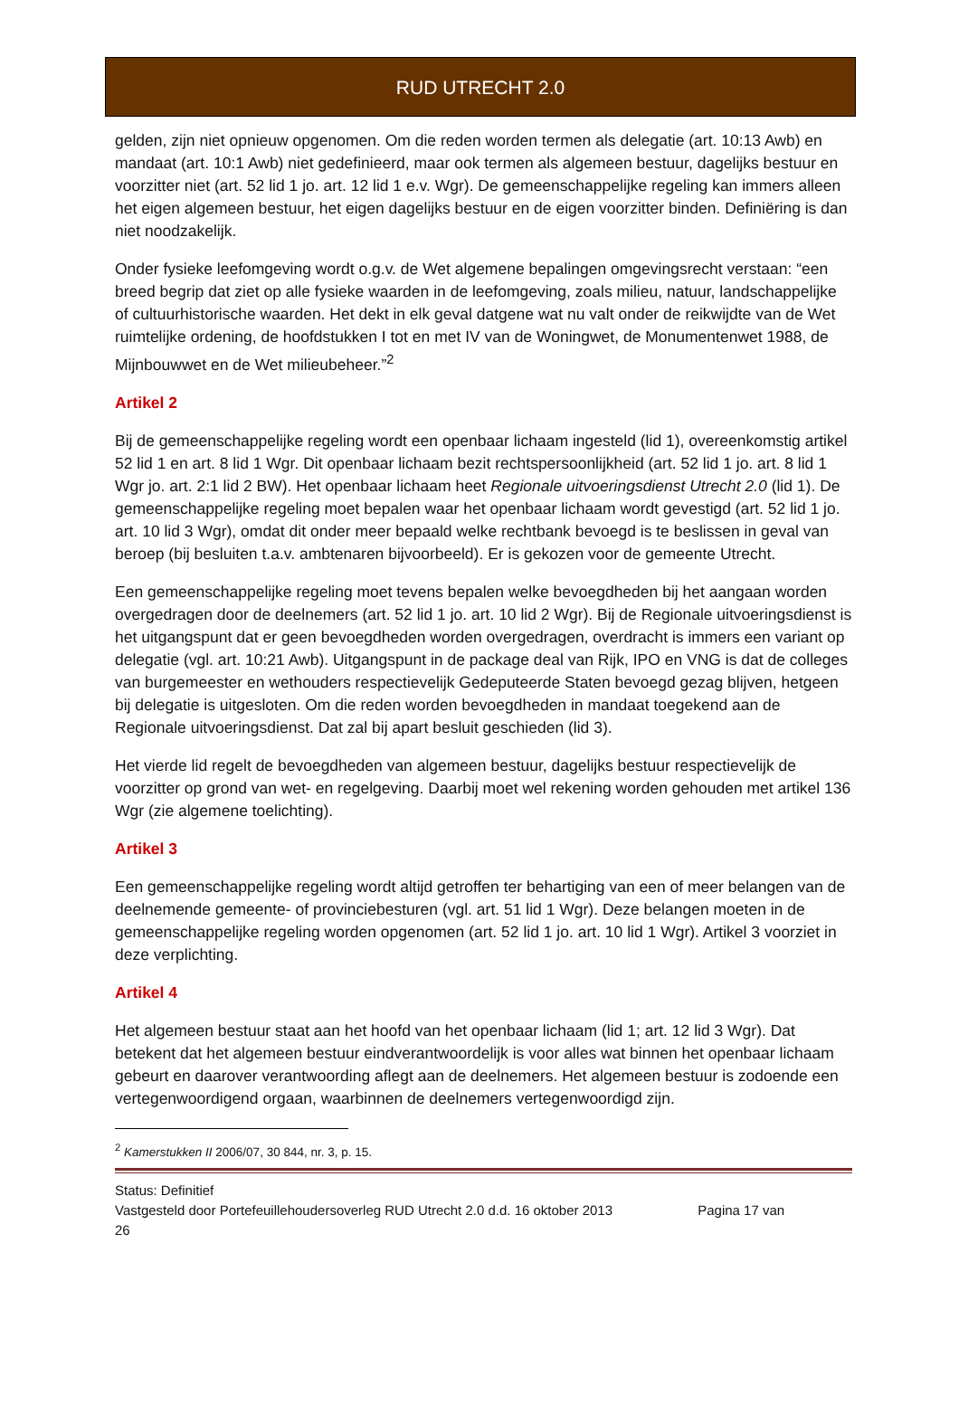RUD UTRECHT 2.0
gelden, zijn niet opnieuw opgenomen. Om die reden worden termen als delegatie (art. 10:13 Awb) en mandaat (art. 10:1 Awb) niet gedefinieerd, maar ook termen als algemeen bestuur, dagelijks bestuur en voorzitter niet (art. 52 lid 1 jo. art. 12 lid 1 e.v. Wgr). De gemeenschappelijke regeling kan immers alleen het eigen algemeen bestuur, het eigen dagelijks bestuur en de eigen voorzitter binden. Definiëring is dan niet noodzakelijk.
Onder fysieke leefomgeving wordt o.g.v. de Wet algemene bepalingen omgevingsrecht verstaan: “een breed begrip dat ziet op alle fysieke waarden in de leefomgeving, zoals milieu, natuur, landschappelijke of cultuurhistorische waarden. Het dekt in elk geval datgene wat nu valt onder de reikwijdte van de Wet ruimtelijke ordening, de hoofdstukken I tot en met IV van de Woningwet, de Monumentenwet 1988, de Mijnbouwwet en de Wet milieubeheer.”<sup>2</sup>
Artikel 2
Bij de gemeenschappelijke regeling wordt een openbaar lichaam ingesteld (lid 1), overeenkomstig artikel 52 lid 1 en art. 8 lid 1 Wgr. Dit openbaar lichaam bezit rechtspersoonlijkheid (art. 52 lid 1 jo. art. 8 lid 1 Wgr jo. art. 2:1 lid 2 BW). Het openbaar lichaam heet Regionale uitvoeringsdienst Utrecht 2.0 (lid 1). De gemeenschappelijke regeling moet bepalen waar het openbaar lichaam wordt gevestigd (art. 52 lid 1 jo. art. 10 lid 3 Wgr), omdat dit onder meer bepaald welke rechtbank bevoegd is te beslissen in geval van beroep (bij besluiten t.a.v. ambtenaren bijvoorbeeld). Er is gekozen voor de gemeente Utrecht.
Een gemeenschappelijke regeling moet tevens bepalen welke bevoegdheden bij het aangaan worden overgedragen door de deelnemers (art. 52 lid 1 jo. art. 10 lid 2 Wgr). Bij de Regionale uitvoeringsdienst is het uitgangspunt dat er geen bevoegdheden worden overgedragen, overdracht is immers een variant op delegatie (vgl. art. 10:21 Awb). Uitgangspunt in de package deal van Rijk, IPO en VNG is dat de colleges van burgemeester en wethouders respectievelijk Gedeputeerde Staten bevoegd gezag blijven, hetgeen bij delegatie is uitgesloten. Om die reden worden bevoegdheden in mandaat toegekend aan de Regionale uitvoeringsdienst. Dat zal bij apart besluit geschieden (lid 3).
Het vierde lid regelt de bevoegdheden van algemeen bestuur, dagelijks bestuur respectievelijk de voorzitter op grond van wet- en regelgeving. Daarbij moet wel rekening worden gehouden met artikel 136 Wgr (zie algemene toelichting).
Artikel 3
Een gemeenschappelijke regeling wordt altijd getroffen ter behartiging van een of meer belangen van de deelnemende gemeente- of provinciebesturen (vgl. art. 51 lid 1 Wgr). Deze belangen moeten in de gemeenschappelijke regeling worden opgenomen (art. 52 lid 1 jo. art. 10 lid 1 Wgr). Artikel 3 voorziet in deze verplichting.
Artikel 4
Het algemeen bestuur staat aan het hoofd van het openbaar lichaam (lid 1; art. 12 lid 3 Wgr). Dat betekent dat het algemeen bestuur eindverantwoordelijk is voor alles wat binnen het openbaar lichaam gebeurt en daarover verantwoording aflegt aan de deelnemers. Het algemeen bestuur is zodoende een vertegenwoordigend orgaan, waarbinnen de deelnemers vertegenwoordigd zijn.
<sup>2</sup> Kamerstukken II 2006/07, 30 844, nr. 3, p. 15.
Status: Definitief
Vastgesteld door Portefeuillehoudersoverleg RUD Utrecht 2.0 d.d. 16 oktober 2013 Pagina 17 van
26